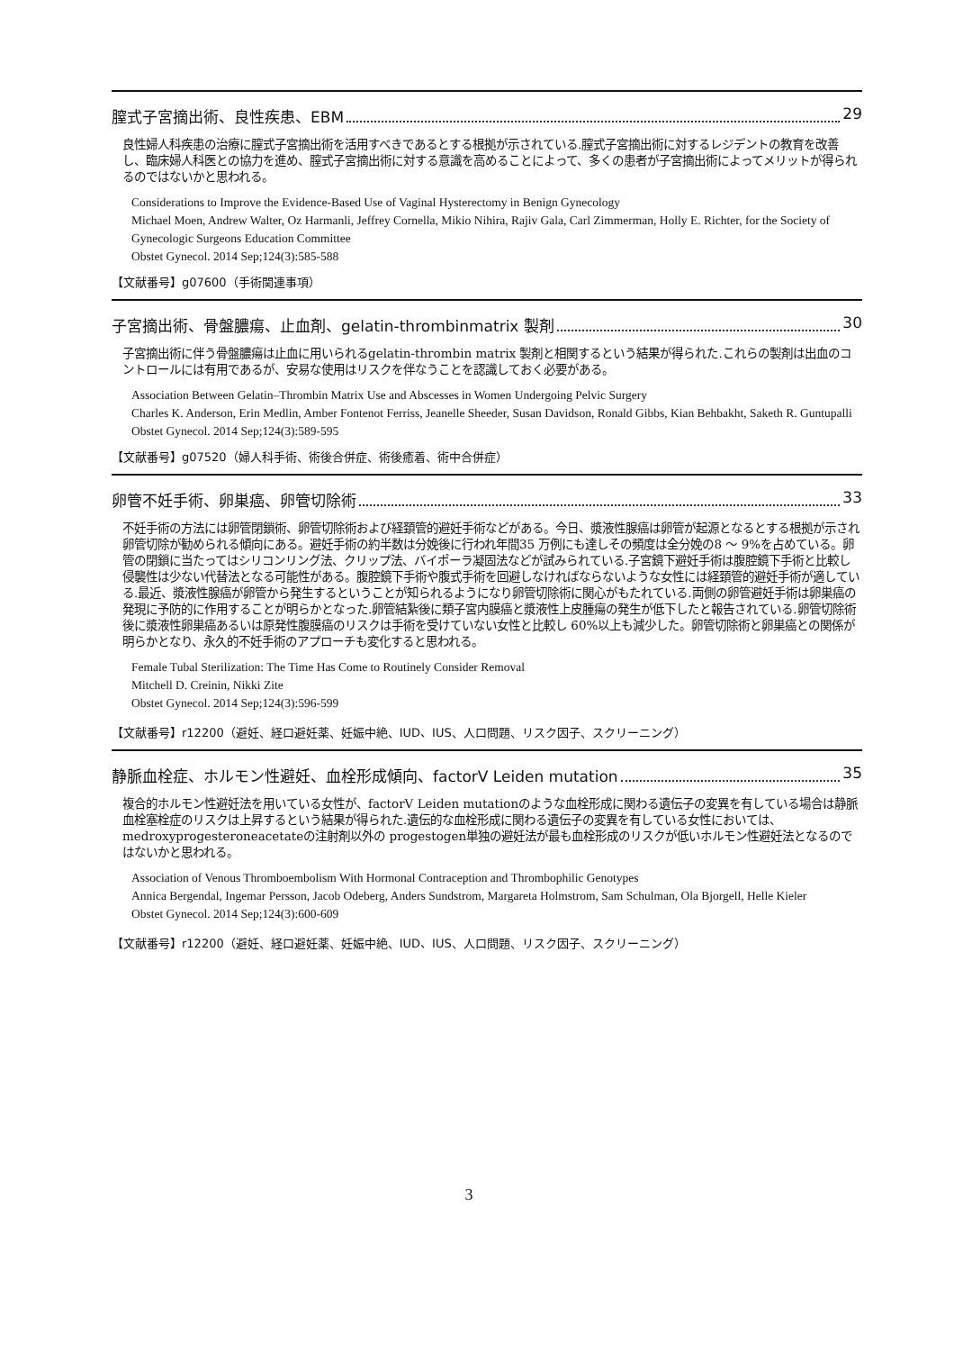膣式子宮摘出術、良性疾患、EBM 29
良性婦人科疾患の治療に膣式子宮摘出術を活用すべきであるとする根拠が示されている.膣式子宮摘出術に対するレジデントの教育を改善し、臨床婦人科医との協力を進め、膣式子宮摘出術に対する意識を高めることによって、多くの患者が子宮摘出術によってメリットが得られるのではないかと思われる。
Considerations to Improve the Evidence-Based Use of Vaginal Hysterectomy in Benign Gynecology
Michael Moen, Andrew Walter, Oz Harmanli, Jeffrey Cornella, Mikio Nihira, Rajiv Gala, Carl Zimmerman, Holly E. Richter, for the Society of Gynecologic Surgeons Education Committee
Obstet Gynecol. 2014 Sep;124(3):585-588
【文献番号】g07600（手術関連事項）
子宮摘出術、骨盤膿瘍、止血剤、gelatin-thrombinmatrix 製剤 30
子宮摘出術に伴う骨盤膿瘍は止血に用いられるgelatin-thrombin matrix 製剤と相関するという結果が得られた.これらの製剤は出血のコントロールには有用であるが、安易な使用はリスクを伴なうことを認識しておく必要がある。
Association Between Gelatin–Thrombin Matrix Use and Abscesses in Women Undergoing Pelvic Surgery
Charles K. Anderson, Erin Medlin, Amber Fontenot Ferriss, Jeanelle Sheeder, Susan Davidson, Ronald Gibbs, Kian Behbakht, Saketh R. Guntupalli
Obstet Gynecol. 2014 Sep;124(3):589-595
【文献番号】g07520（婦人科手術、術後合併症、術後癒着、術中合併症）
卵管不妊手術、卵巣癌、卵管切除術 33
不妊手術の方法には卵管閉鎖術、卵管切除術および経頚管的避妊手術などがある。今日、漿液性腺癌は卵管が起源となるとする根拠が示され卵管切除が勧められる傾向にある。避妊手術の約半数は分娩後に行われ年間35 万例にも達しその頻度は全分娩の8 ～ 9%を占めている。卵管の閉鎖に当たってはシリコンリング法、クリップ法、バイポーラ凝固法などが試みられている.子宮鏡下避妊手術は腹腔鏡下手術と比較し侵襲性は少ない代替法となる可能性がある。腹腔鏡下手術や腹式手術を回避しなければならないような女性には経頚管的避妊手術が適している.最近、漿液性腺癌が卵管から発生するということが知られるようになり卵管切除術に関心がもたれている.両側の卵管避妊手術は卵巣癌の発現に予防的に作用することが明らかとなった.卵管結紮後に類子宮内膜癌と漿液性上皮腫瘍の発生が低下したと報告されている.卵管切除術後に漿液性卵巣癌あるいは原発性腹膜癌のリスクは手術を受けていない女性と比較し 60%以上も減少した。卵管切除術と卵巣癌との関係が明らかとなり、永久的不妊手術のアプローチも変化すると思われる。
Female Tubal Sterilization: The Time Has Come to Routinely Consider Removal
Mitchell D. Creinin, Nikki Zite
Obstet Gynecol. 2014 Sep;124(3):596-599
【文献番号】r12200（避妊、経口避妊薬、妊娠中絶、IUD、IUS、人口問題、リスク因子、スクリーニング）
静脈血栓症、ホルモン性避妊、血栓形成傾向、factorV Leiden mutation 35
複合的ホルモン性避妊法を用いている女性が、factorV Leiden mutationのような血栓形成に関わる遺伝子の変異を有している場合は静脈血栓塞栓症のリスクは上昇するという結果が得られた.遺伝的な血栓形成に関わる遺伝子の変異を有している女性においては、medroxyprogesteroneacetateの注射剤以外の progestogen単独の避妊法が最も血栓形成のリスクが低いホルモン性避妊法となるのではないかと思われる。
Association of Venous Thromboembolism With Hormonal Contraception and Thrombophilic Genotypes
Annica Bergendal, Ingemar Persson, Jacob Odeberg, Anders Sundstrom, Margareta Holmstrom, Sam Schulman, Ola Bjorgell, Helle Kieler
Obstet Gynecol. 2014 Sep;124(3):600-609
【文献番号】r12200（避妊、経口避妊薬、妊娠中絶、IUD、IUS、人口問題、リスク因子、スクリーニング）
3